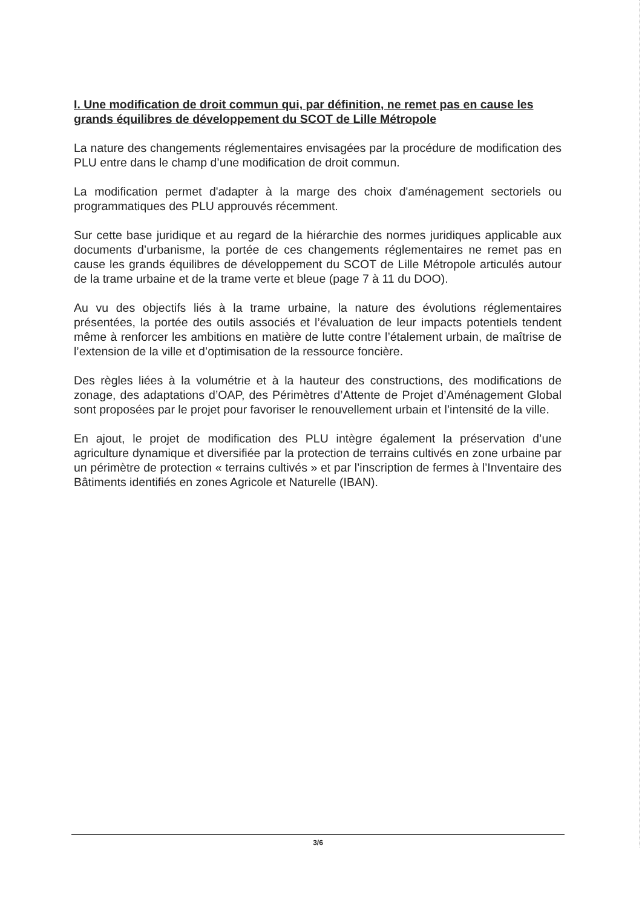I. Une modification de droit commun qui, par définition, ne remet pas en cause les grands équilibres de développement du SCOT de Lille Métropole
La nature des changements réglementaires envisagées par la procédure de modification des PLU entre dans le champ d’une modification de droit commun.
La modification permet d'adapter à la marge des choix d'aménagement sectoriels ou programmatiques des PLU approuvés récemment.
Sur cette base juridique et au regard de la hiérarchie des normes juridiques applicable aux documents d’urbanisme, la portée de ces changements réglementaires ne remet pas en cause les grands équilibres de développement du SCOT de Lille Métropole articulés autour de la trame urbaine et de la trame verte et bleue (page 7 à 11 du DOO).
Au vu des objectifs liés à la trame urbaine, la nature des évolutions réglementaires présentées, la portée des outils associés et l’évaluation de leur impacts potentiels tendent même à renforcer les ambitions en matière de lutte contre l’étalement urbain, de maîtrise de l’extension de la ville et d’optimisation de la ressource foncière.
Des règles liées à la volumétrie et à la hauteur des constructions, des modifications de zonage, des adaptations d’OAP, des Périmètres d’Attente de Projet d’Aménagement Global sont proposées par le projet pour favoriser le renouvellement urbain et l’intensité de la ville.
En ajout, le projet de modification des PLU intègre également la préservation d’une agriculture dynamique et diversifiée par la protection de terrains cultivés en zone urbaine par un périmètre de protection « terrains cultivés » et par l’inscription de fermes à l’Inventaire des Bâtiments identifiés en zones Agricole et Naturelle (IBAN).
3/6